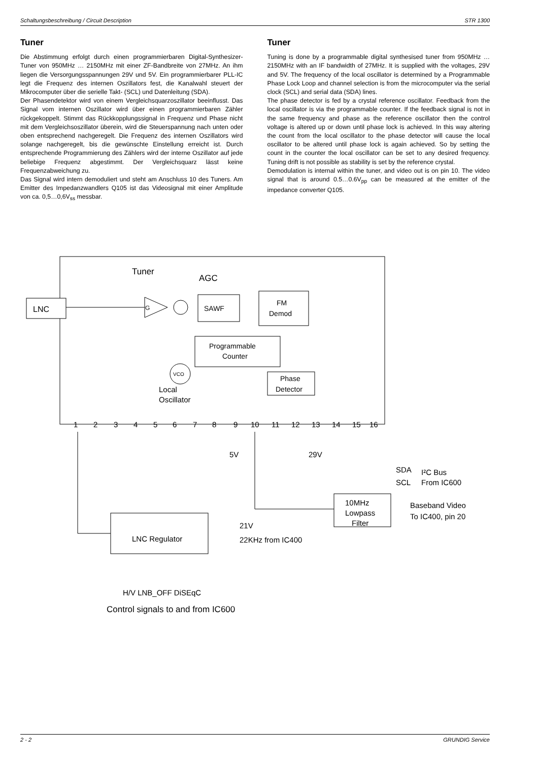Schaltungsbeschreibung / Circuit Description STR 1300
Tuner
Die Abstimmung erfolgt durch einen programmierbaren Digital-Synthesizer-Tuner von 950MHz … 2150MHz mit einer ZF-Bandbreite von 27MHz. An ihm liegen die Versorgungsspannungen 29V und 5V. Ein programmierbarer PLL-IC legt die Frequenz des internen Oszillators fest, die Kanalwahl steuert der Mikrocomputer über die serielle Takt- (SCL) und Datenleitung (SDA).
Der Phasendetektor wird von einem Vergleichsquarzoszillator beeinflusst. Das Signal vom internen Oszillator wird über einen programmierbaren Zähler rückgekoppelt. Stimmt das Rückkopplungssignal in Frequenz und Phase nicht mit dem Vergleichsoszillator überein, wird die Steuerspannung nach unten oder oben entsprechend nachgeregelt. Die Frequenz des internen Oszillators wird solange nachgeregelt, bis die gewünschte Einstellung erreicht ist. Durch entsprechende Programmierung des Zählers wird der interne Oszillator auf jede beliebige Frequenz abgestimmt. Der Vergleichsquarz lässt keine Frequenzabweichung zu.
Das Signal wird intern demoduliert und steht am Anschluss 10 des Tuners. Am Emitter des Impedanzwandlers Q105 ist das Videosignal mit einer Amplitude von ca. 0,5…0,6V<sub>ss</sub> messbar.
Tuner
Tuning is done by a programmable digital synthesised tuner from 950MHz … 2150MHz with an IF bandwidth of 27MHz. It is supplied with the voltages, 29V and 5V. The frequency of the local oscillator is determined by a Programmable Phase Lock Loop and channel selection is from the microcomputer via the serial clock (SCL) and serial data (SDA) lines.
The phase detector is fed by a crystal reference oscillator. Feedback from the local oscillator is via the programmable counter. If the feedback signal is not in the same frequency and phase as the reference oscillator then the control voltage is altered up or down until phase lock is achieved. In this way altering the count from the local oscillator to the phase detector will cause the local oscillator to be altered until phase lock is again achieved. So by setting the count in the counter the local oscillator can be set to any desired frequency. Tuning drift is not possible as stability is set by the reference crystal.
Demodulation is internal within the tuner, and video out is on pin 10. The video signal that is around 0.5…0.6V<sub>pp</sub> can be measured at the emitter of the impedance converter Q105.
Tuner
AGC
LNC
G
SAWF
FM
Demod
Programmable
Counter
Phase
Detector
VCO
Local
Oscillator
1
2
3
4
5
6
7
8
9
10
11
12
13
14
15
16
5V
29V
SDA
SCL
I²C Bus
From IC600
10MHz
Lowpass
Filter
Baseband Video
To IC400, pin 20
LNC Regulator
21V
22KHz from IC400
H/V LNB_OFF DiSEqC
Control signals to and from IC600
2 - 2 GRUNDIG Service